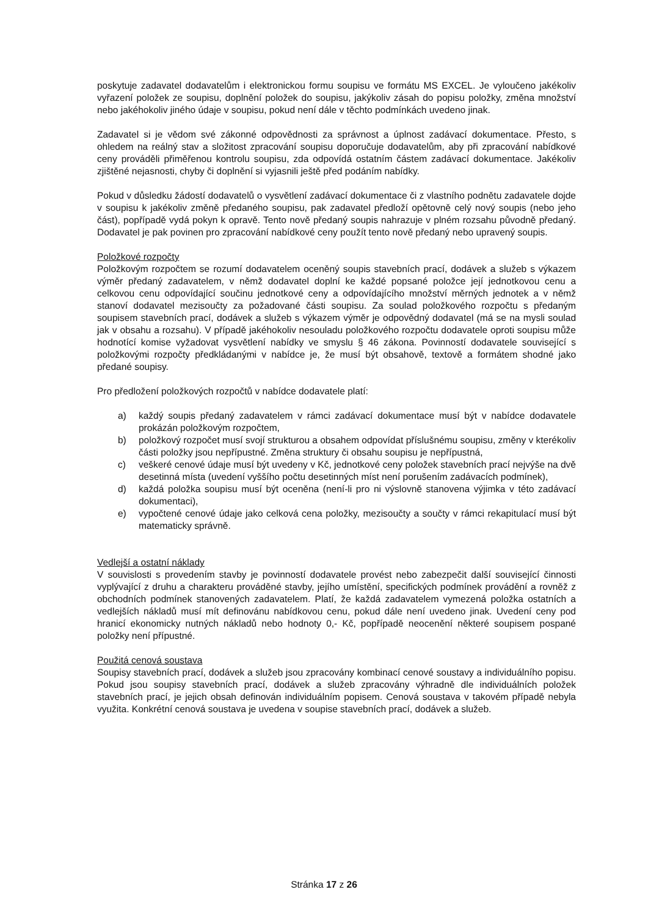poskytuje zadavatel dodavatelům i elektronickou formu soupisu ve formátu MS EXCEL. Je vyloučeno jakékoliv vyřazení položek ze soupisu, doplnění položek do soupisu, jakýkoliv zásah do popisu položky, změna množství nebo jakéhokoliv jiného údaje v soupisu, pokud není dále v těchto podmínkách uvedeno jinak.
Zadavatel si je vědom své zákonné odpovědnosti za správnost a úplnost zadávací dokumentace. Přesto, s ohledem na reálný stav a složitost zpracování soupisu doporučuje dodavatelům, aby při zpracování nabídkové ceny prováděli přiměřenou kontrolu soupisu, zda odpovídá ostatním částem zadávací dokumentace. Jakékoliv zjištěné nejasnosti, chyby či doplnění si vyjasnili ještě před podáním nabídky.
Pokud v důsledku žádostí dodavatelů o vysvětlení zadávací dokumentace či z vlastního podnětu zadavatele dojde v soupisu k jakékoliv změně předaného soupisu, pak zadavatel předloží opětovně celý nový soupis (nebo jeho část), popřípadě vydá pokyn k opravě. Tento nově předaný soupis nahrazuje v plném rozsahu původně předaný. Dodavatel je pak povinen pro zpracování nabídkové ceny použít tento nově předaný nebo upravený soupis.
Položkové rozpočty
Položkovým rozpočtem se rozumí dodavatelem oceněný soupis stavebních prací, dodávek a služeb s výkazem výměr předaný zadavatelem, v němž dodavatel doplní ke každé popsané položce její jednotkovou cenu a celkovou cenu odpovídající součinu jednotkové ceny a odpovídajícího množství měrných jednotek a v němž stanoví dodavatel mezisoučty za požadované části soupisu. Za soulad položkového rozpočtu s předaným soupisem stavebních prací, dodávek a služeb s výkazem výměr je odpovědný dodavatel (má se na mysli soulad jak v obsahu a rozsahu). V případě jakéhokoliv nesouladu položkového rozpočtu dodavatele oproti soupisu může hodnotící komise vyžadovat vysvětlení nabídky ve smyslu § 46 zákona. Povinností dodavatele související s položkovými rozpočty předkládanými v nabídce je, že musí být obsahově, textově a formátem shodné jako předané soupisy.
Pro předložení položkových rozpočtů v nabídce dodavatele platí:
a) každý soupis předaný zadavatelem v rámci zadávací dokumentace musí být v nabídce dodavatele prokázán položkovým rozpočtem,
b) položkový rozpočet musí svojí strukturou a obsahem odpovídat příslušnému soupisu, změny v kterékoliv části položky jsou nepřípustné. Změna struktury či obsahu soupisu je nepřípustná,
c) veškeré cenové údaje musí být uvedeny v Kč, jednotkové ceny položek stavebních prací nejvýše na dvě desetinná místa (uvedení vyššího počtu desetinných míst není porušením zadávacích podmínek),
d) každá položka soupisu musí být oceněna (není-li pro ni výslovně stanovena výjimka v této zadávací dokumentaci),
e) vypočtené cenové údaje jako celková cena položky, mezisoučty a součty v rámci rekapitulací musí být matematicky správně.
Vedlejší a ostatní náklady
V souvislosti s provedením stavby je povinností dodavatele provést nebo zabezpečit další související činnosti vyplývající z druhu a charakteru prováděné stavby, jejího umístění, specifických podmínek provádění a rovněž z obchodních podmínek stanovených zadavatelem. Platí, že každá zadavatelem vymezená položka ostatních a vedlejších nákladů musí mít definovánu nabídkovou cenu, pokud dále není uvedeno jinak. Uvedení ceny pod hranicí ekonomicky nutných nákladů nebo hodnoty 0,- Kč, popřípadě neocenění některé soupisem pospané položky není přípustné.
Použitá cenová soustava
Soupisy stavebních prací, dodávek a služeb jsou zpracovány kombinací cenové soustavy a individuálního popisu. Pokud jsou soupisy stavebních prací, dodávek a služeb zpracovány výhradně dle individuálních položek stavebních prací, je jejich obsah definován individuálním popisem. Cenová soustava v takovém případě nebyla využita. Konkrétní cenová soustava je uvedena v soupise stavebních prací, dodávek a služeb.
Stránka 17 z 26